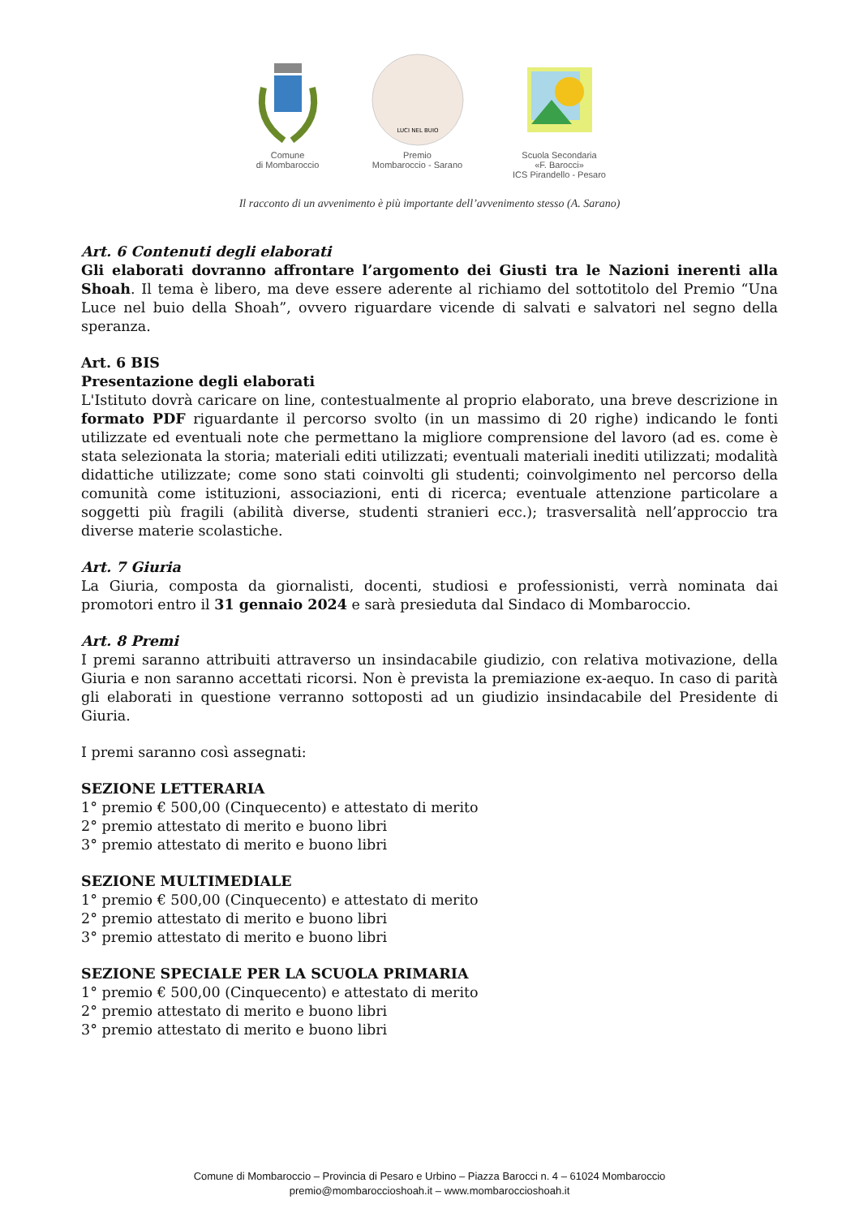Comune
di Mombaroccio
LUCI NEL BUIO
Premio
Mombaroccio - Sarano
Scuola Secondaria
«F. Barocci»
ICS Pirandello - Pesaro
Il racconto di un avvenimento è più importante dell’avvenimento stesso (A. Sarano)
Art. 6 Contenuti degli elaborati
Gli elaborati dovranno affrontare l’argomento dei Giusti tra le Nazioni inerenti alla Shoah. Il tema è libero, ma deve essere aderente al richiamo del sottotitolo del Premio “Una Luce nel buio della Shoah”, ovvero riguardare vicende di salvati e salvatori nel segno della speranza.
Art. 6 BIS
Presentazione degli elaborati
L'Istituto dovrà caricare on line, contestualmente al proprio elaborato, una breve descrizione in formato PDF riguardante il percorso svolto (in un massimo di 20 righe) indicando le fonti utilizzate ed eventuali note che permettano la migliore comprensione del lavoro (ad es. come è stata selezionata la storia; materiali editi utilizzati; eventuali materiali inediti utilizzati; modalità didattiche utilizzate; come sono stati coinvolti gli studenti; coinvolgimento nel percorso della comunità come istituzioni, associazioni, enti di ricerca; eventuale attenzione particolare a soggetti più fragili (abilità diverse, studenti stranieri ecc.); trasversalità nell’approccio tra diverse materie scolastiche.
Art. 7 Giuria
La Giuria, composta da giornalisti, docenti, studiosi e professionisti, verrà nominata dai promotori entro il 31 gennaio 2024 e sarà presieduta dal Sindaco di Mombaroccio.
Art. 8 Premi
I premi saranno attribuiti attraverso un insindacabile giudizio, con relativa motivazione, della Giuria e non saranno accettati ricorsi. Non è prevista la premiazione ex-aequo. In caso di parità gli elaborati in questione verranno sottoposti ad un giudizio insindacabile del Presidente di Giuria.
I premi saranno così assegnati:
SEZIONE LETTERARIA
1° premio € 500,00 (Cinquecento) e attestato di merito
2° premio attestato di merito e buono libri
3° premio attestato di merito e buono libri
SEZIONE MULTIMEDIALE
1° premio € 500,00 (Cinquecento) e attestato di merito
2° premio attestato di merito e buono libri
3° premio attestato di merito e buono libri
SEZIONE SPECIALE PER LA SCUOLA PRIMARIA
1° premio € 500,00 (Cinquecento) e attestato di merito
2° premio attestato di merito e buono libri
3° premio attestato di merito e buono libri
Comune di Mombaroccio – Provincia di Pesaro e Urbino – Piazza Barocci n. 4 – 61024 Mombaroccio
premio@mombaroccioshoah.it – www.mombaroccioshoah.it